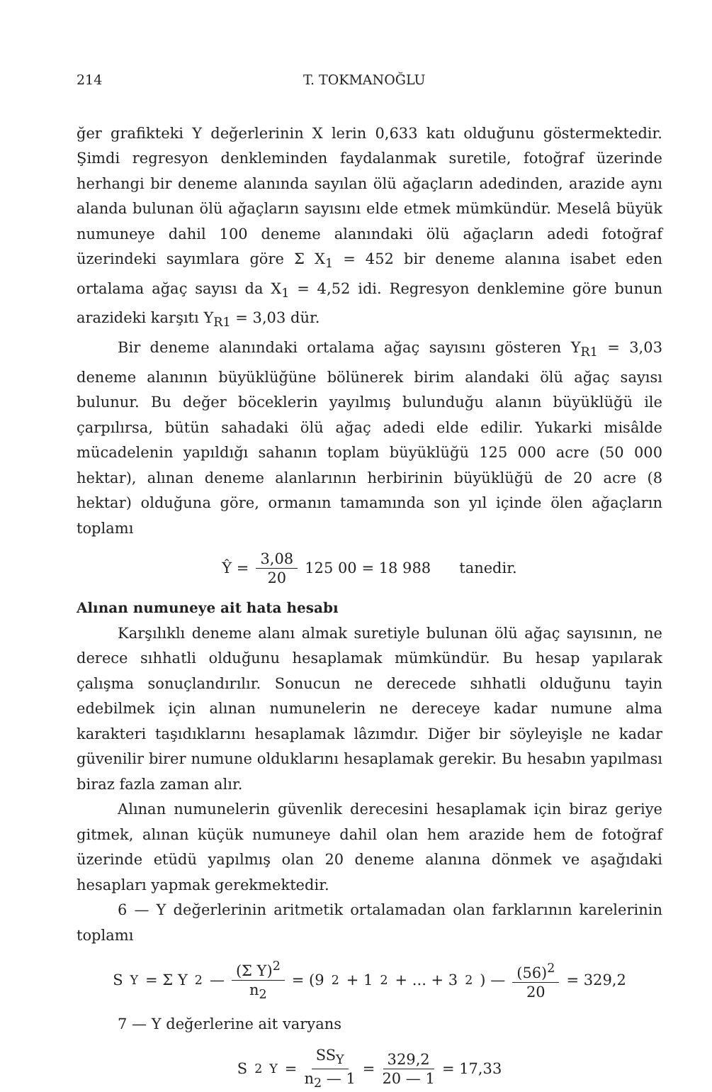214 T. TOKMANOĞLU
ğer grafikteki Y değerlerinin X lerin 0,633 katı olduğunu göstermektedir. Şimdi regresyon denkleminden faydalanmak suretile, fotoğraf üzerinde herhangi bir deneme alanında sayılan ölü ağaçların adedinden, arazide aynı alanda bulunan ölü ağaçların sayısını elde etmek mümkündür. Meselâ büyük numuneye dahil 100 deneme alanındaki ölü ağaçların adedi fotoğraf üzerindeki sayımlara göre Σ X<sub>1</sub> = 452 bir deneme alanına isabet eden ortalama ağaç sayısı da X<sub>1</sub> = 4,52 idi. Regresyon denklemine göre bunun arazideki karşıtı Y<sub>R1</sub> = 3,03 dür.
Bir deneme alanındaki ortalama ağaç sayısını gösteren Y<sub>R1</sub> = 3,03 deneme alanının büyüklüğüne bölünerek birim alandaki ölü ağaç sayısı bulunur. Bu değer böceklerin yayılmış bulunduğu alanın büyüklüğü ile çarpılırsa, bütün sahadaki ölü ağaç adedi elde edilir. Yukarki misâlde mücadelenin yapıldığı sahanın toplam büyüklüğü 125 000 acre (50 000 hektar), alınan deneme alanlarının herbirinin büyüklüğü de 20 acre (8 hektar) olduğuna göre, ormanın tamamında son yıl içinde ölen ağaçların toplamı
Ŷ = 3,08 20 125 00 = 18 988 tanedir.
Alınan numuneye ait hata hesabı
Karşılıklı deneme alanı almak suretiyle bulunan ölü ağaç sayısının, ne derece sıhhatli olduğunu hesaplamak mümkündür. Bu hesap yapılarak çalışma sonuçlandırılır. Sonucun ne derecede sıhhatli olduğunu tayin edebilmek için alınan numunelerin ne dereceye kadar numune alma karakteri taşıdıklarını hesaplamak lâzımdır. Diğer bir söyleyişle ne kadar güvenilir birer numune olduklarını hesaplamak gerekir. Bu hesabın yapılması biraz fazla zaman alır.
Alınan numunelerin güvenlik derecesini hesaplamak için biraz geriye gitmek, alınan küçük numuneye dahil olan hem arazide hem de fotoğraf üzerinde etüdü yapılmış olan 20 deneme alanına dönmek ve aşağıdaki hesapları yapmak gerekmektedir.
6 — Y değerlerinin aritmetik ortalamadan olan farklarının karelerinin toplamı
S<sub>Y</sub> = Σ Y<sup>2</sup> — (Σ Y)<sup>2</sup> n<sub>2</sub> = (9<sup>2</sup> + 1<sup>2</sup> + ... + 3<sup>2</sup>) — (56)<sup>2</sup> 20 = 329,2
7 — Y değerlerine ait varyans
S<sup>2</sup><sub>Y</sub> = SS<sub>Y</sub> n<sub>2</sub> — 1 = 329,2 20 — 1 = 17,33